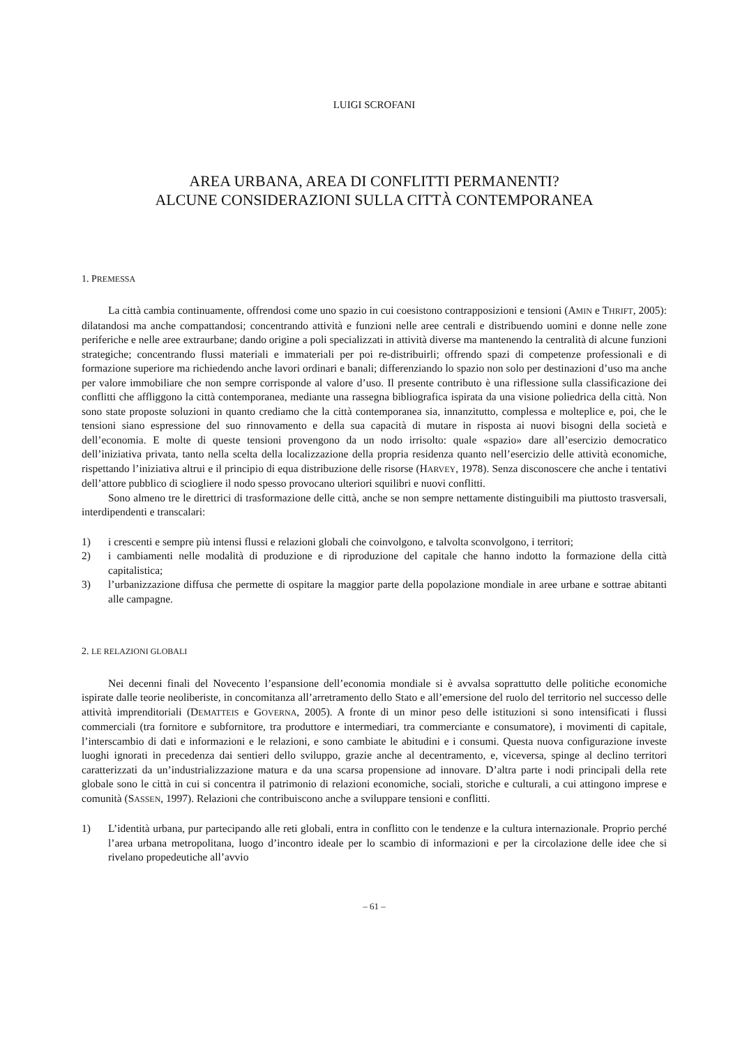LUIGI SCROFANI
AREA URBANA, AREA DI CONFLITTI PERMANENTI?
ALCUNE CONSIDERAZIONI SULLA CITTÀ CONTEMPORANEA
1. PREMESSA
La città cambia continuamente, offrendosi come uno spazio in cui coesistono contrapposizioni e tensioni (AMIN e THRIFT, 2005): dilatandosi ma anche compattandosi; concentrando attività e funzioni nelle aree centrali e distribuendo uomini e donne nelle zone periferiche e nelle aree extraurbane; dando origine a poli specializzati in attività diverse ma mantenendo la centralità di alcune funzioni strategiche; concentrando flussi materiali e immateriali per poi re-distribuirli; offrendo spazi di competenze professionali e di formazione superiore ma richiedendo anche lavori ordinari e banali; differenziando lo spazio non solo per destinazioni d’uso ma anche per valore immobiliare che non sempre corrisponde al valore d’uso. Il presente contributo è una riflessione sulla classificazione dei conflitti che affliggono la città contemporanea, mediante una rassegna bibliografica ispirata da una visione poliedrica della città. Non sono state proposte soluzioni in quanto crediamo che la città contemporanea sia, innanzitutto, complessa e molteplice e, poi, che le tensioni siano espressione del suo rinnovamento e della sua capacità di mutare in risposta ai nuovi bisogni della società e dell’economia. E molte di queste tensioni provengono da un nodo irrisolto: quale «spazio» dare all’esercizio democratico dell’iniziativa privata, tanto nella scelta della localizzazione della propria residenza quanto nell’esercizio delle attività economiche, rispettando l’iniziativa altrui e il principio di equa distribuzione delle risorse (HARVEY, 1978). Senza disconoscere che anche i tentativi dell’attore pubblico di sciogliere il nodo spesso provocano ulteriori squilibri e nuovi conflitti.
Sono almeno tre le direttrici di trasformazione delle città, anche se non sempre nettamente distinguibili ma piuttosto trasversali, interdipendenti e transcalari:
1) i crescenti e sempre più intensi flussi e relazioni globali che coinvolgono, e talvolta sconvolgono, i territori;
2) i cambiamenti nelle modalità di produzione e di riproduzione del capitale che hanno indotto la formazione della città capitalistica;
3) l’urbanizzazione diffusa che permette di ospitare la maggior parte della popolazione mondiale in aree urbane e sottrae abitanti alle campagne.
2. LE RELAZIONI GLOBALI
Nei decenni finali del Novecento l’espansione dell’economia mondiale si è avvalsa soprattutto delle politiche economiche ispirate dalle teorie neoliberiste, in concomitanza all’arretramento dello Stato e all’emersione del ruolo del territorio nel successo delle attività imprenditoriali (DEMATTEIS e GOVERNA, 2005). A fronte di un minor peso delle istituzioni si sono intensificati i flussi commerciali (tra fornitore e subfornitore, tra produttore e intermediari, tra commerciante e consumatore), i movimenti di capitale, l’interscambio di dati e informazioni e le relazioni, e sono cambiate le abitudini e i consumi. Questa nuova configurazione investe luoghi ignorati in precedenza dai sentieri dello sviluppo, grazie anche al decentramento, e, viceversa, spinge al declino territori caratterizzati da un’industrializzazione matura e da una scarsa propensione ad innovare. D’altra parte i nodi principali della rete globale sono le città in cui si concentra il patrimonio di relazioni economiche, sociali, storiche e culturali, a cui attingono imprese e comunità (SASSEN, 1997). Relazioni che contribuiscono anche a sviluppare tensioni e conflitti.
1) L’identità urbana, pur partecipando alle reti globali, entra in conflitto con le tendenze e la cultura internazionale. Proprio perché l’area urbana metropolitana, luogo d’incontro ideale per lo scambio di informazioni e per la circolazione delle idee che si rivelano propedeutiche all’avvio
– 61 –